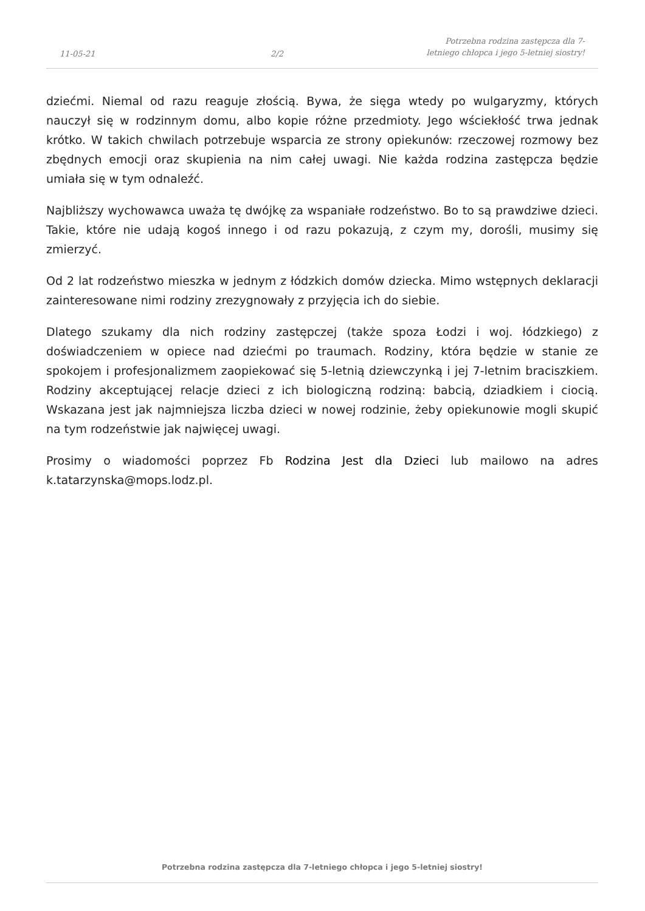11-05-21
2/2
Potrzebna rodzina zastępcza dla 7-letniego chłopca i jego 5-letniej siostry!
dziećmi. Niemal od razu reaguje złością. Bywa, że sięga wtedy po wulgaryzmy, których nauczył się w rodzinnym domu, albo kopie różne przedmioty. Jego wściekłość trwa jednak krótko. W takich chwilach potrzebuje wsparcia ze strony opiekunów: rzeczowej rozmowy bez zbędnych emocji oraz skupienia na nim całej uwagi. Nie każda rodzina zastępcza będzie umiała się w tym odnaleźć.
Najbliższy wychowawca uważa tę dwójkę za wspaniałe rodzeństwo. Bo to są prawdziwe dzieci. Takie, które nie udają kogoś innego i od razu pokazują, z czym my, dorośli, musimy się zmierzyć.
Od 2 lat rodzeństwo mieszka w jednym z łódzkich domów dziecka. Mimo wstępnych deklaracji zainteresowane nimi rodziny zrezygnowały z przyjęcia ich do siebie.
Dlatego szukamy dla nich rodziny zastępczej (także spoza Łodzi i woj. łódzkiego) z doświadczeniem w opiece nad dziećmi po traumach. Rodziny, która będzie w stanie ze spokojem i profesjonalizmem zaopiekować się 5-letnią dziewczynką i jej 7-letnim braciszkiem. Rodziny akceptującej relacje dzieci z ich biologiczną rodziną: babcią, dziadkiem i ciocią. Wskazana jest jak najmniejsza liczba dzieci w nowej rodzinie, żeby opiekunowie mogli skupić na tym rodzeństwie jak najwięcej uwagi.
Prosimy o wiadomości poprzez Fb Rodzina Jest dla Dzieci lub mailowo na adres k.tatarzynska@mops.lodz.pl.
Potrzebna rodzina zastępcza dla 7-letniego chłopca i jego 5-letniej siostry!